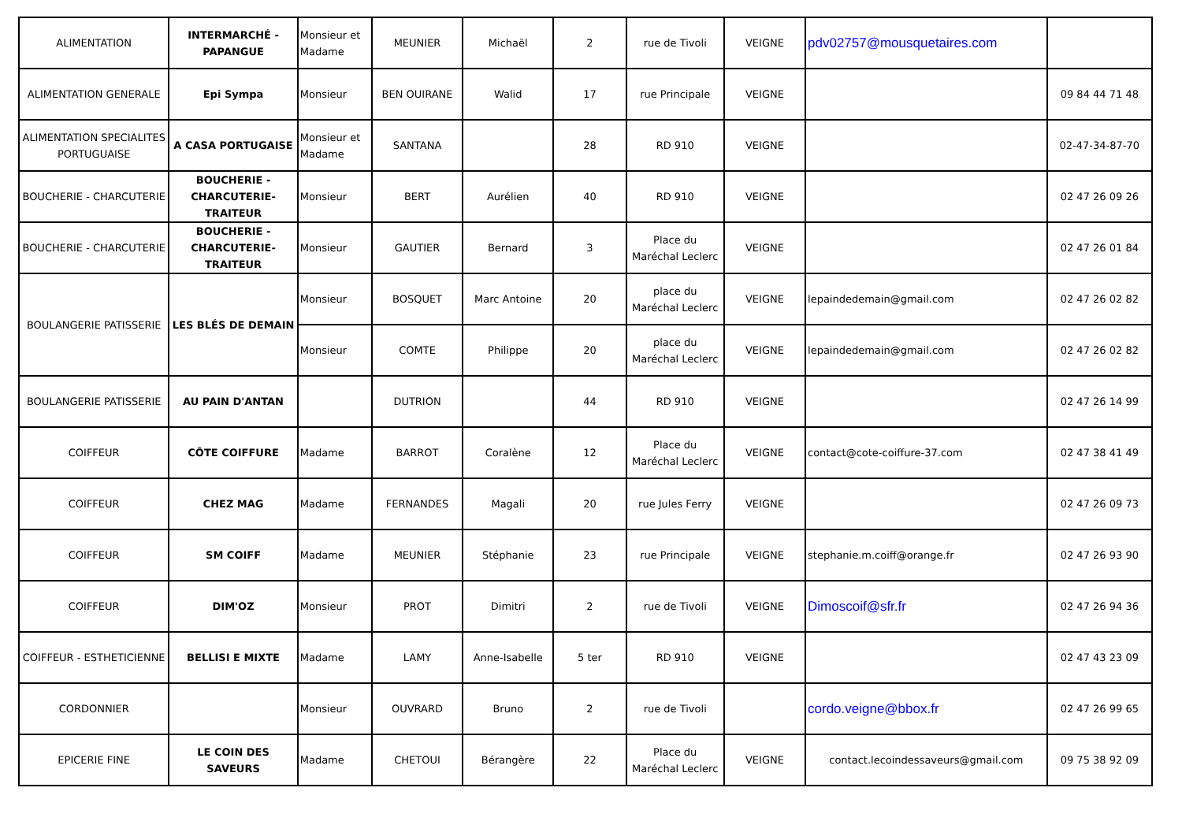| ALIMENTATION | INTERMARCHÉ - PAPANGUE | Monsieur et Madame | MEUNIER | Michaël | 2 | rue de Tivoli | VEIGNE | pdv02757@mousquetaires.com | |
| ALIMENTATION GENERALE | Epi Sympa | Monsieur | BEN OUIRANE | Walid | 17 | rue Principale | VEIGNE | | 09 84 44 71 48 |
| ALIMENTATION SPECIALITES PORTUGUAISE | A CASA PORTUGAISE | Monsieur et Madame | SANTANA | | 28 | RD 910 | VEIGNE | | 02-47-34-87-70 |
| BOUCHERIE - CHARCUTERIE | BOUCHERIE - CHARCUTERIE-TRAITEUR | Monsieur | BERT | Aurélien | 40 | RD 910 | VEIGNE | | 02 47 26 09 26 |
| BOUCHERIE - CHARCUTERIE | BOUCHERIE - CHARCUTERIE-TRAITEUR | Monsieur | GAUTIER | Bernard | 3 | Place du Maréchal Leclerc | VEIGNE | | 02 47 26 01 84 |
| BOULANGERIE PATISSERIE | LES BLÉS DE DEMAIN | Monsieur | BOSQUET | Marc Antoine | 20 | place du Maréchal Leclerc | VEIGNE | lepaindedemain@gmail.com | 02 47 26 02 82 |
| | | Monsieur | COMTE | Philippe | 20 | place du Maréchal Leclerc | VEIGNE | lepaindedemain@gmail.com | 02 47 26 02 82 |
| BOULANGERIE PATISSERIE | AU PAIN D'ANTAN | | DUTRION | | 44 | RD 910 | VEIGNE | | 02 47 26 14 99 |
| COIFFEUR | CÔTE COIFFURE | Madame | BARROT | Coralène | 12 | Place du Maréchal Leclerc | VEIGNE | contact@cote-coiffure-37.com | 02 47 38 41 49 |
| COIFFEUR | CHEZ MAG | Madame | FERNANDES | Magali | 20 | rue Jules Ferry | VEIGNE | | 02 47 26 09 73 |
| COIFFEUR | SM COIFF | Madame | MEUNIER | Stéphanie | 23 | rue Principale | VEIGNE | stephanie.m.coiff@orange.fr | 02 47 26 93 90 |
| COIFFEUR | DIM'OZ | Monsieur | PROT | Dimitri | 2 | rue de Tivoli | VEIGNE | Dimoscoif@sfr.fr | 02 47 26 94 36 |
| COIFFEUR - ESTHETICIENNE | BELLISI E MIXTE | Madame | LAMY | Anne-Isabelle | 5 ter | RD 910 | VEIGNE | | 02 47 43 23 09 |
| CORDONNIER | | Monsieur | OUVRARD | Bruno | 2 | rue de Tivoli | | cordo.veigne@bbox.fr | 02 47 26 99 65 |
| EPICERIE FINE | LE COIN DES SAVEURS | Madame | CHETOUI | Bérangère | 22 | Place du Maréchal Leclerc | VEIGNE | contact.lecoindessaveurs@gmail.com | 09 75 38 92 09 |